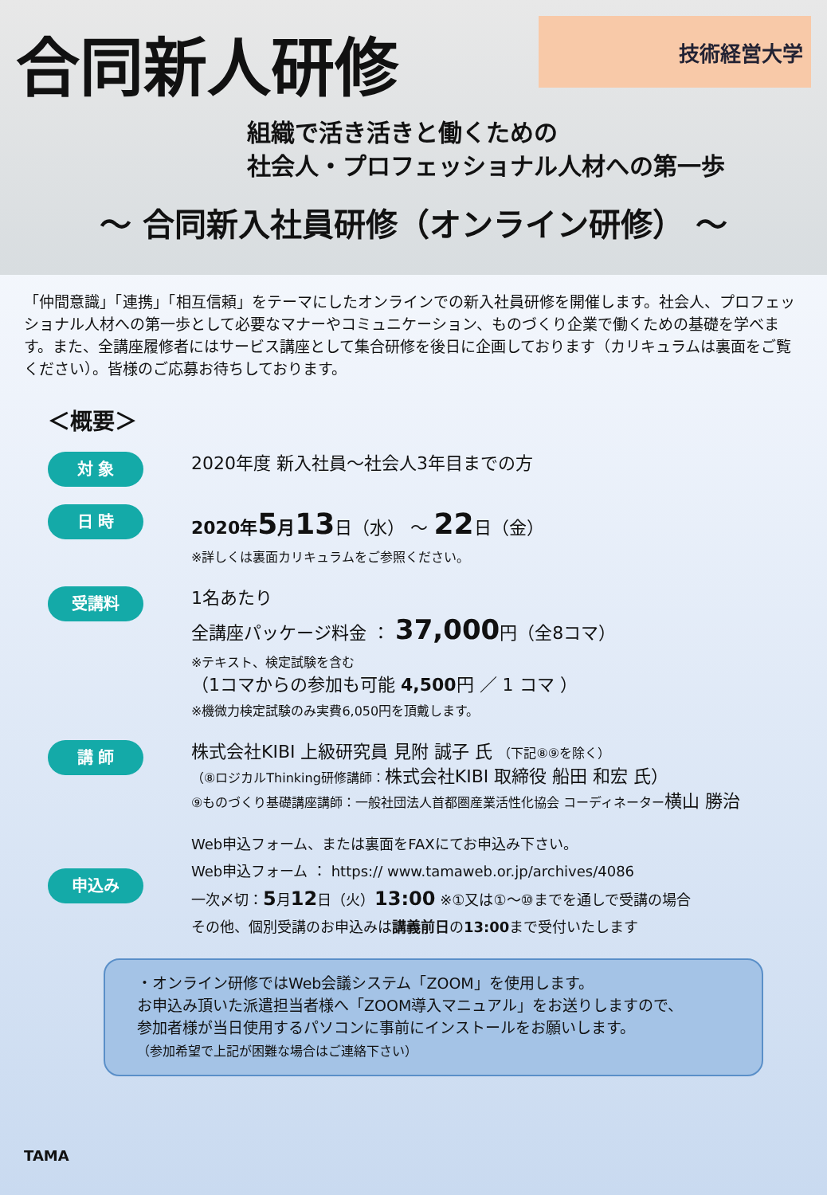技術経営大学
合同新人研修
組織で活き活きと働くための
社会人・プロフェッショナル人材への第一歩
～ 合同新入社員研修（オンライン研修） ～
「仲間意識」「連携」「相互信頼」をテーマにしたオンラインでの新入社員研修を開催します。社会人、プロフェッショナル人材への第一歩として必要なマナーやコミュニケーション、ものづくり企業で働くための基礎を学べます。また、全講座履修者にはサービス講座として集合研修を後日に企画しております（カリキュラムは裏面をご覧ください）。皆様のご応募お待ちしております。
＜概要＞
対 象
2020年度 新入社員～社会人3年目までの方
日 時
2020年5月13日（水） ～ 22日（金）
※詳しくは裏面カリキュラムをご参照ください。
受講料
1名あたり
全講座パッケージ料金 ： 37,000円（全8コマ）
※テキスト、検定試験を含む
（1コマからの参加も可能 4,500円 ／ 1 コマ ）
※機微力検定試験のみ実費6,050円を頂戴します。
講 師
株式会社KIBI 上級研究員 見附 誠子 氏 （下記⑧⑨を除く）
（⑧ロジカルThinking研修講師：株式会社KIBI 取締役 船田 和宏 氏）
⑨ものづくり基礎講座講師：一般社団法人首都圏産業活性化協会 コーディネーター横山 勝治
申込み
Web申込フォーム、または裏面をFAXにてお申込み下さい。
Web申込フォーム ： https:// www.tamaweb.or.jp/archives/4086
一次〆切：5月12日（火）13:00 ※①又は①～⑩までを通しで受講の場合
その他、個別受講のお申込みは講義前日の13:00まで受付いたします
・オンライン研修ではWeb会議システム「ZOOM」を使用します。
お申込み頂いた派遣担当者様へ「ZOOM導入マニュアル」をお送りしますので、
参加者様が当日使用するパソコンに事前にインストールをお願いします。
（参加希望で上記が困難な場合はご連絡下さい）
TAMA